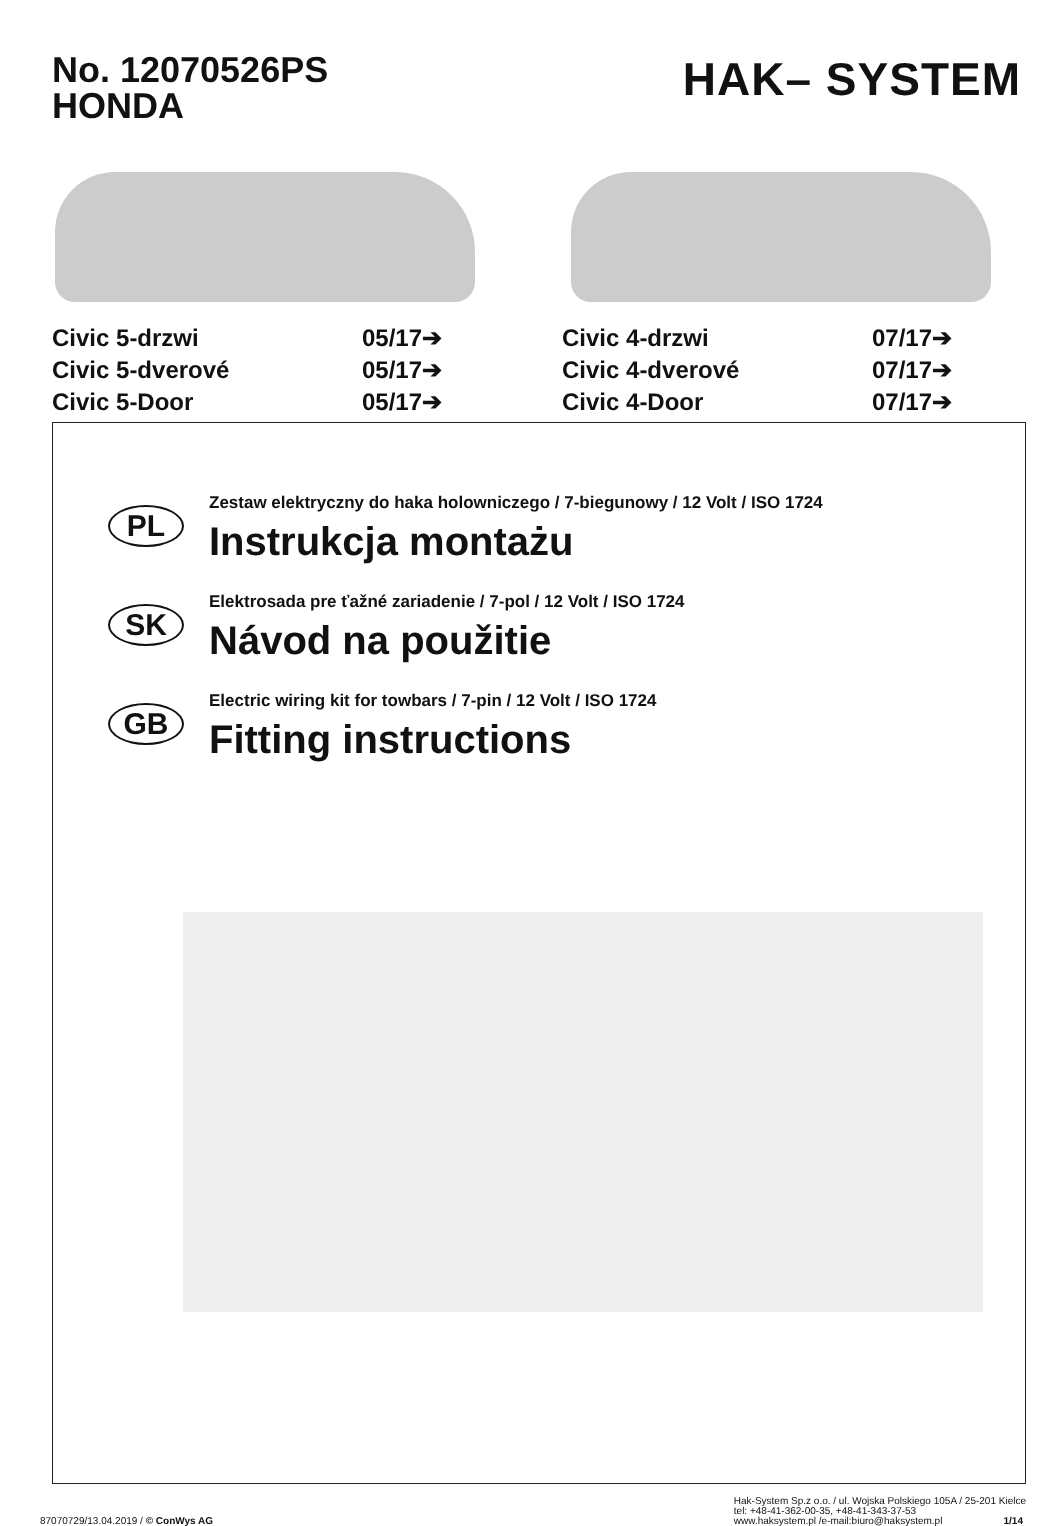No. 12070526PS
HONDA
HAK– SYSTEM
Civic 5-drzwi 05/17➔ Civic 5-dverové 05/17➔ Civic 5-Door 05/17➔
Civic 4-drzwi 07/17➔ Civic 4-dverové 07/17➔ Civic 4-Door 07/17➔
PL
Zestaw elektryczny do haka holowniczego / 7-biegunowy / 12 Volt / ISO 1724
Instrukcja montażu
SK
Elektrosada pre ťažné zariadenie / 7-pol / 12 Volt / ISO 1724
Návod na použitie
GB
Electric wiring kit for towbars / 7-pin / 12 Volt / ISO 1724
Fitting instructions
87070729/13.04.2019 / © ConWys AG
Hak-System Sp.z o.o. / ul. Wojska Polskiego 105A / 25-201 Kielce
tel: +48-41-362-00-35, +48-41-343-37-53
www.haksystem.pl /e-mail:biuro@haksystem.pl 1/14